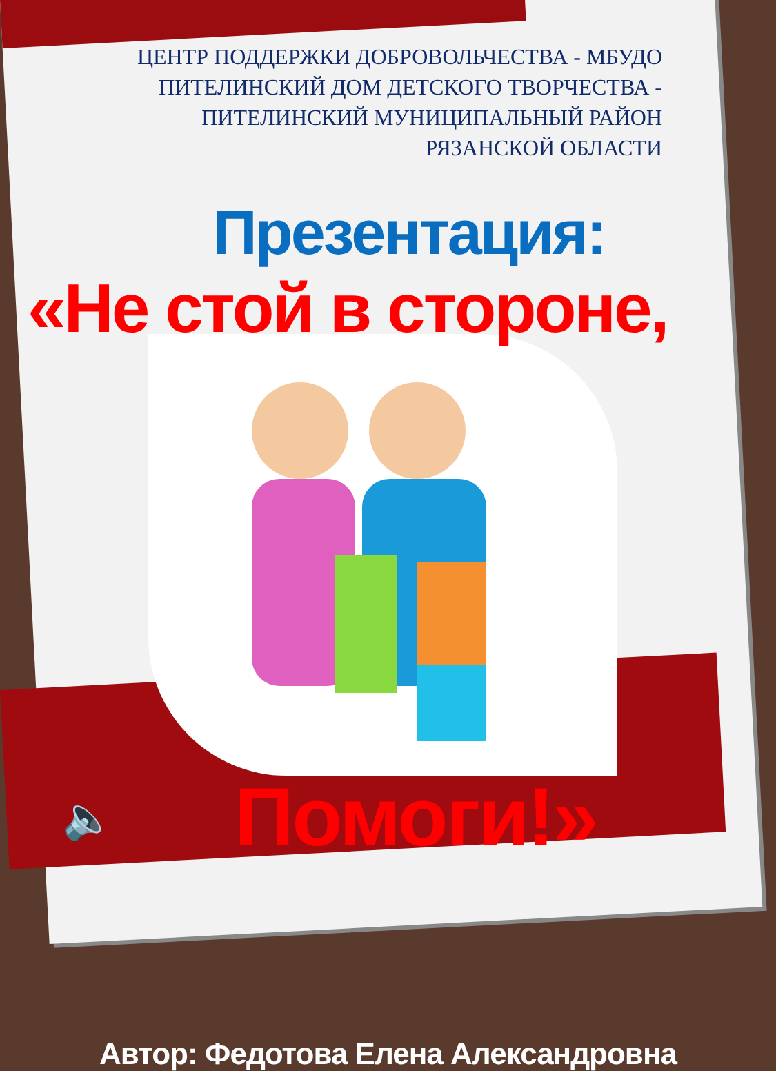🔈
ЦЕНТР ПОДДЕРЖКИ ДОБРОВОЛЬЧЕСТВА - МБУДО
ПИТЕЛИНСКИЙ ДОМ ДЕТСКОГО ТВОРЧЕСТВА -
ПИТЕЛИНСКИЙ МУНИЦИПАЛЬНЫЙ РАЙОН
РЯЗАНСКОЙ ОБЛАСТИ
Презентация:
«Не стой в стороне,
Помоги!»
Автор: Федотова Елена Александровна